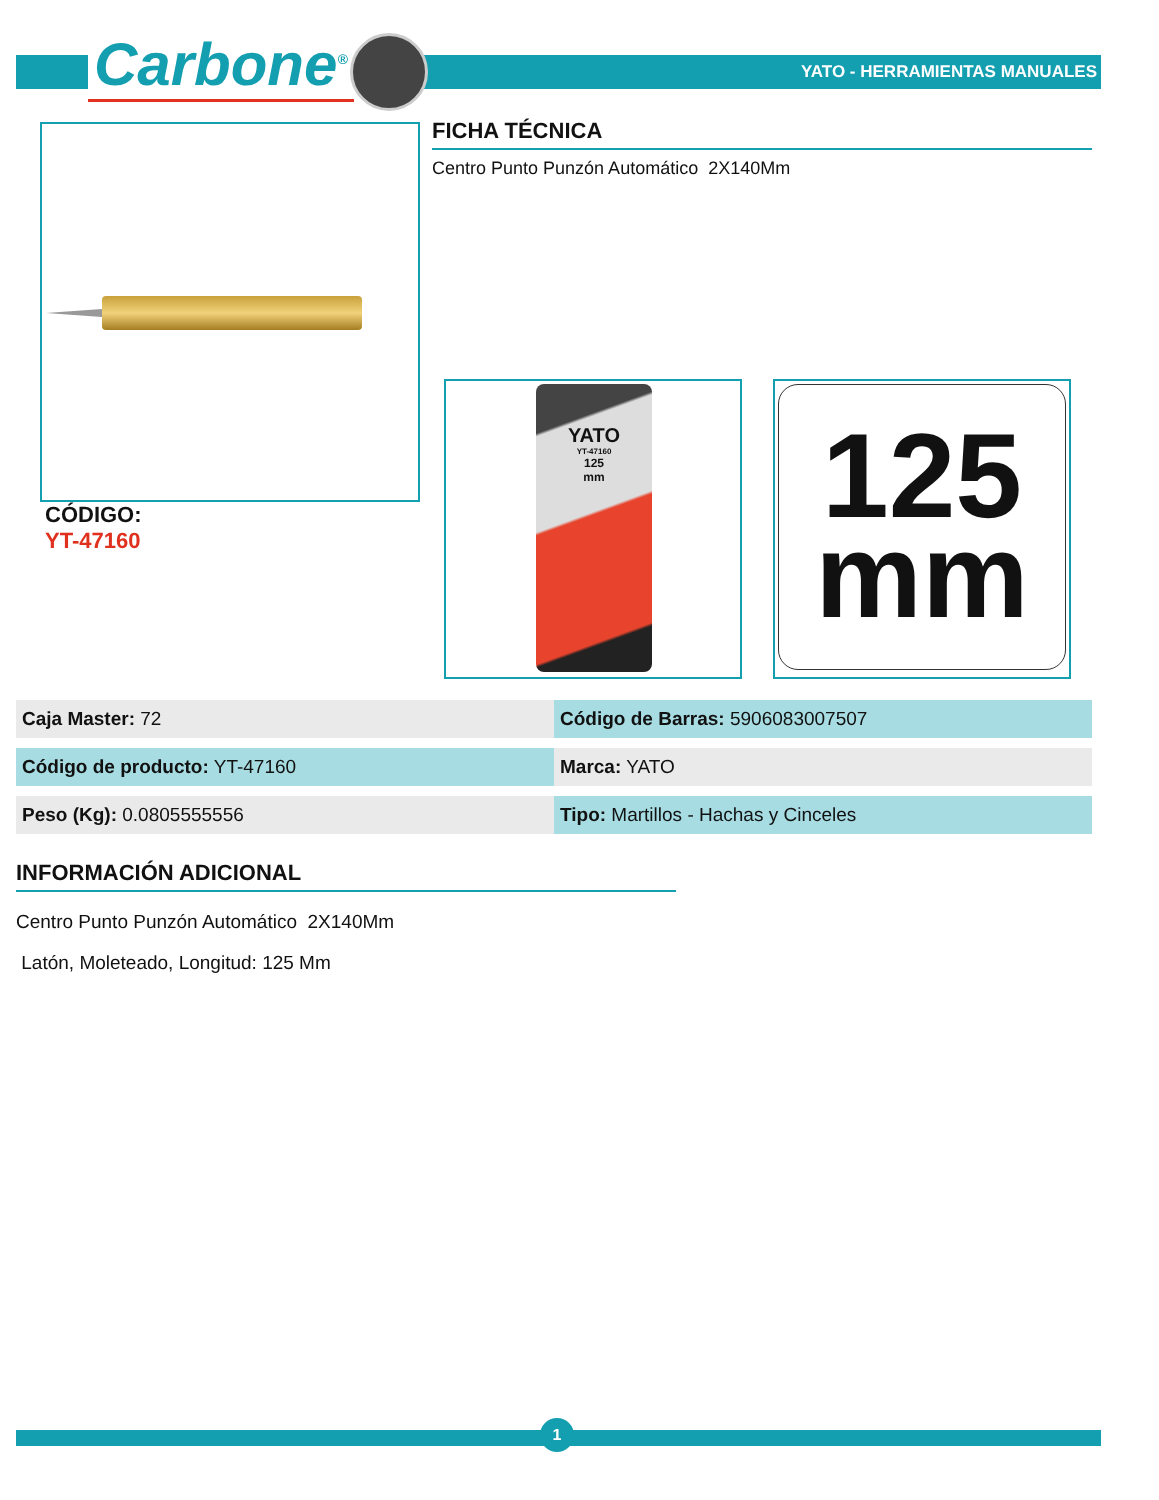Carbone<sup>®</sup> YATO - HERRAMIENTAS MANUALES
FICHA TÉCNICA
Centro Punto Punzón Automático 2X140Mm
CÓDIGO:
YT-47160
YATO
YT-47160
125
mm
125
mm
| Caja Master: 72 | | Código de Barras: 5906083007507 |
| Código de producto: YT-47160 | | Marca: YATO |
| Peso (Kg): 0.0805555556 | | Tipo: Martillos - Hachas y Cinceles |
INFORMACIÓN ADICIONAL
Centro Punto Punzón Automático 2X140Mm
Latón, Moleteado, Longitud: 125 Mm
1